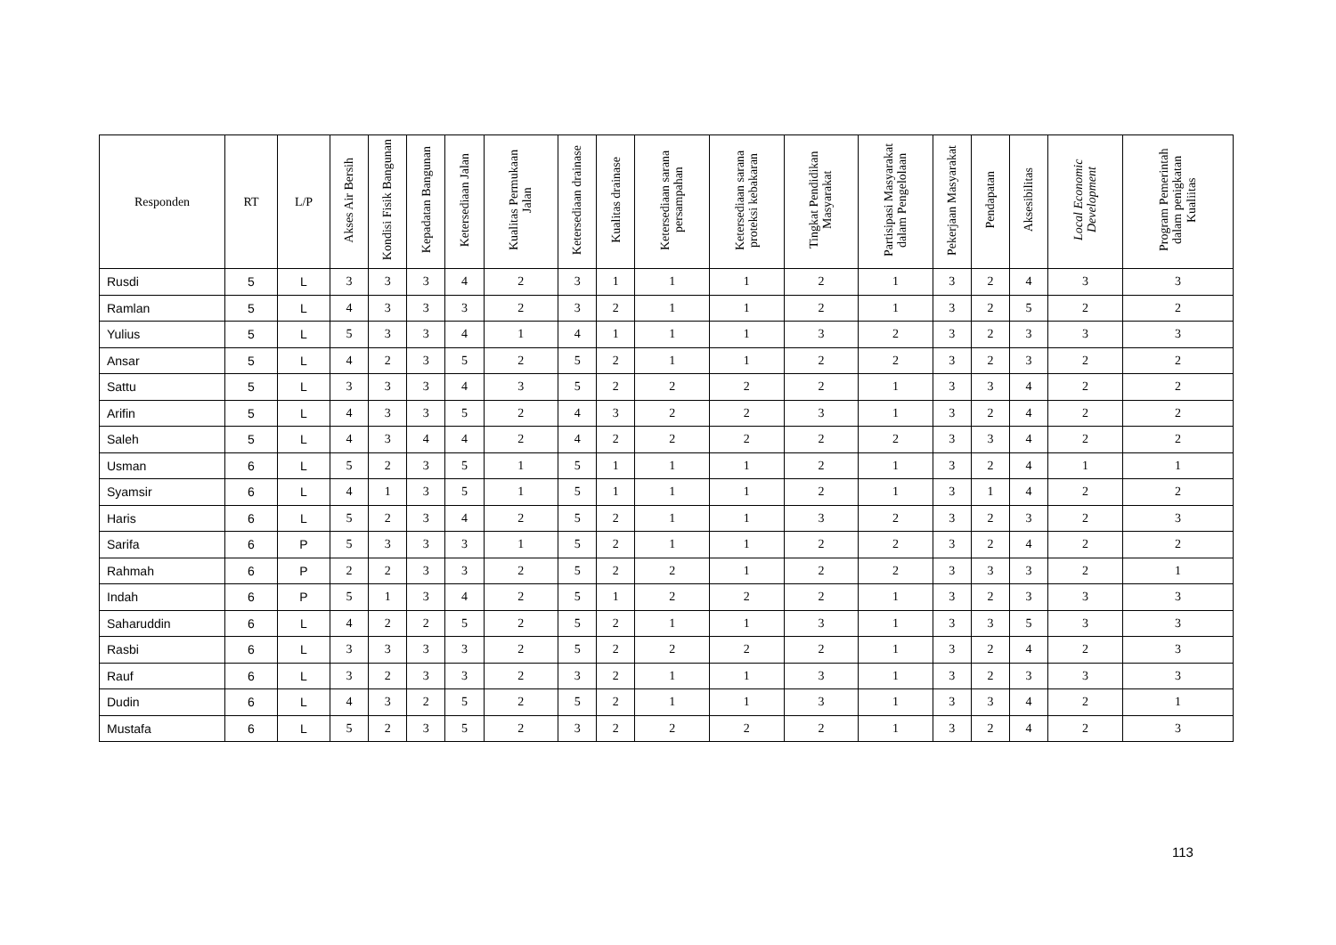| Responden | RT | L/P | Akses Air Bersih | Kondisi Fisik Bangunan | Kepadatan Bangunan | Ketersediaan Jalan | Kualitas Permukaan Jalan | Ketersediaan drainase | Kualitas drainase | Ketersediaan sarana persampahan | Ketersediaan sarana proteksi kebakaran | Tingkat Pendidikan Masyarakat | Partisipasi Masyarakat dalam Pengelolaan | Pekerjaan Masyarakat | Pendapatan | Aksesibilitas | Local Economic Development | Program Pemerintah dalam penigkatan Kualiitas |
| --- | --- | --- | --- | --- | --- | --- | --- | --- | --- | --- | --- | --- | --- | --- | --- | --- | --- | --- |
| Rusdi | 5 | L | 3 | 3 | 3 | 4 | 2 | 3 | 1 | 1 | 1 | 2 | 1 | 3 | 2 | 4 | 3 | 3 |
| Ramlan | 5 | L | 4 | 3 | 3 | 3 | 2 | 3 | 2 | 1 | 1 | 2 | 1 | 3 | 2 | 5 | 2 | 2 |
| Yulius | 5 | L | 5 | 3 | 3 | 4 | 1 | 4 | 1 | 1 | 1 | 3 | 2 | 3 | 2 | 3 | 3 | 3 |
| Ansar | 5 | L | 4 | 2 | 3 | 5 | 2 | 5 | 2 | 1 | 1 | 2 | 2 | 3 | 2 | 3 | 2 | 2 |
| Sattu | 5 | L | 3 | 3 | 3 | 4 | 3 | 5 | 2 | 2 | 2 | 2 | 1 | 3 | 3 | 4 | 2 | 2 |
| Arifin | 5 | L | 4 | 3 | 3 | 5 | 2 | 4 | 3 | 2 | 2 | 3 | 1 | 3 | 2 | 4 | 2 | 2 |
| Saleh | 5 | L | 4 | 3 | 4 | 4 | 2 | 4 | 2 | 2 | 2 | 2 | 2 | 3 | 3 | 4 | 2 | 2 |
| Usman | 6 | L | 5 | 2 | 3 | 5 | 1 | 5 | 1 | 1 | 1 | 2 | 1 | 3 | 2 | 4 | 1 | 1 |
| Syamsir | 6 | L | 4 | 1 | 3 | 5 | 1 | 5 | 1 | 1 | 1 | 2 | 1 | 3 | 1 | 4 | 2 | 2 |
| Haris | 6 | L | 5 | 2 | 3 | 4 | 2 | 5 | 2 | 1 | 1 | 3 | 2 | 3 | 2 | 3 | 2 | 3 |
| Sarifa | 6 | P | 5 | 3 | 3 | 3 | 1 | 5 | 2 | 1 | 1 | 2 | 2 | 3 | 2 | 4 | 2 | 2 |
| Rahmah | 6 | P | 2 | 2 | 3 | 3 | 2 | 5 | 2 | 2 | 1 | 2 | 2 | 3 | 3 | 3 | 2 | 1 |
| Indah | 6 | P | 5 | 1 | 3 | 4 | 2 | 5 | 1 | 2 | 2 | 2 | 1 | 3 | 2 | 3 | 3 | 3 |
| Saharuddin | 6 | L | 4 | 2 | 2 | 5 | 2 | 5 | 2 | 1 | 1 | 3 | 1 | 3 | 3 | 5 | 3 | 3 |
| Rasbi | 6 | L | 3 | 3 | 3 | 3 | 2 | 5 | 2 | 2 | 2 | 2 | 1 | 3 | 2 | 4 | 2 | 3 |
| Rauf | 6 | L | 3 | 2 | 3 | 3 | 2 | 3 | 2 | 1 | 1 | 3 | 1 | 3 | 2 | 3 | 3 | 3 |
| Dudin | 6 | L | 4 | 3 | 2 | 5 | 2 | 5 | 2 | 1 | 1 | 3 | 1 | 3 | 3 | 4 | 2 | 1 |
| Mustafa | 6 | L | 5 | 2 | 3 | 5 | 2 | 3 | 2 | 2 | 2 | 2 | 1 | 3 | 2 | 4 | 2 | 3 |
113